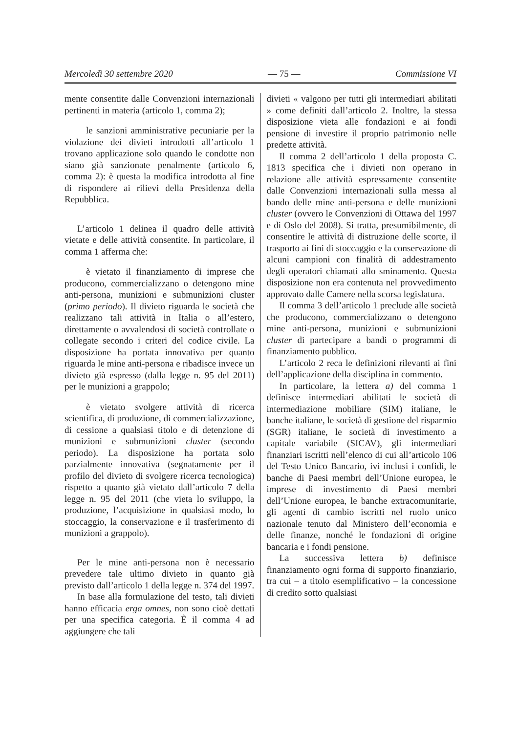Mercoledì 30 settembre 2020 — 75 — Commissione VI
mente consentite dalle Convenzioni internazionali pertinenti in materia (articolo 1, comma 2);
le sanzioni amministrative pecuniarie per la violazione dei divieti introdotti all’articolo 1 trovano applicazione solo quando le condotte non siano già sanzionate penalmente (articolo 6, comma 2): è questa la modifica introdotta al fine di rispondere ai rilievi della Presidenza della Repubblica.
L’articolo 1 delinea il quadro delle attività vietate e delle attività consentite. In particolare, il comma 1 afferma che:
è vietato il finanziamento di imprese che producono, commercializzano o detengono mine anti-persona, munizioni e submunizioni cluster (primo periodo). Il divieto riguarda le società che realizzano tali attività in Italia o all’estero, direttamente o avvalendosi di società controllate o collegate secondo i criteri del codice civile. La disposizione ha portata innovativa per quanto riguarda le mine anti-persona e ribadisce invece un divieto già espresso (dalla legge n. 95 del 2011) per le munizioni a grappolo;
è vietato svolgere attività di ricerca scientifica, di produzione, di commercializzazione, di cessione a qualsiasi titolo e di detenzione di munizioni e submunizioni cluster (secondo periodo). La disposizione ha portata solo parzialmente innovativa (segnatamente per il profilo del divieto di svolgere ricerca tecnologica) rispetto a quanto già vietato dall’articolo 7 della legge n. 95 del 2011 (che vieta lo sviluppo, la produzione, l’acquisizione in qualsiasi modo, lo stoccaggio, la conservazione e il trasferimento di munizioni a grappolo).
Per le mine anti-persona non è necessario prevedere tale ultimo divieto in quanto già previsto dall’articolo 1 della legge n. 374 del 1997.
In base alla formulazione del testo, tali divieti hanno efficacia erga omnes, non sono cioè dettati per una specifica categoria. È il comma 4 ad aggiungere che tali
divieti « valgono per tutti gli intermediari abilitati » come definiti dall’articolo 2. Inoltre, la stessa disposizione vieta alle fondazioni e ai fondi pensione di investire il proprio patrimonio nelle predette attività.
Il comma 2 dell’articolo 1 della proposta C. 1813 specifica che i divieti non operano in relazione alle attività espressamente consentite dalle Convenzioni internazionali sulla messa al bando delle mine anti-persona e delle munizioni cluster (ovvero le Convenzioni di Ottawa del 1997 e di Oslo del 2008). Si tratta, presumibilmente, di consentire le attività di distruzione delle scorte, il trasporto ai fini di stoccaggio e la conservazione di alcuni campioni con finalità di addestramento degli operatori chiamati allo sminamento. Questa disposizione non era contenuta nel provvedimento approvato dalle Camere nella scorsa legislatura.
Il comma 3 dell’articolo 1 preclude alle società che producono, commercializzano o detengono mine anti-persona, munizioni e submunizioni cluster di partecipare a bandi o programmi di finanziamento pubblico.
L’articolo 2 reca le definizioni rilevanti ai fini dell’applicazione della disciplina in commento.
In particolare, la lettera a) del comma 1 definisce intermediari abilitati le società di intermediazione mobiliare (SIM) italiane, le banche italiane, le società di gestione del risparmio (SGR) italiane, le società di investimento a capitale variabile (SICAV), gli intermediari finanziari iscritti nell’elenco di cui all’articolo 106 del Testo Unico Bancario, ivi inclusi i confidi, le banche di Paesi membri dell’Unione europea, le imprese di investimento di Paesi membri dell’Unione europea, le banche extracomunitarie, gli agenti di cambio iscritti nel ruolo unico nazionale tenuto dal Ministero dell’economia e delle finanze, nonché le fondazioni di origine bancaria e i fondi pensione.
La successiva lettera b) definisce finanziamento ogni forma di supporto finanziario, tra cui – a titolo esemplificativo – la concessione di credito sotto qualsiasi